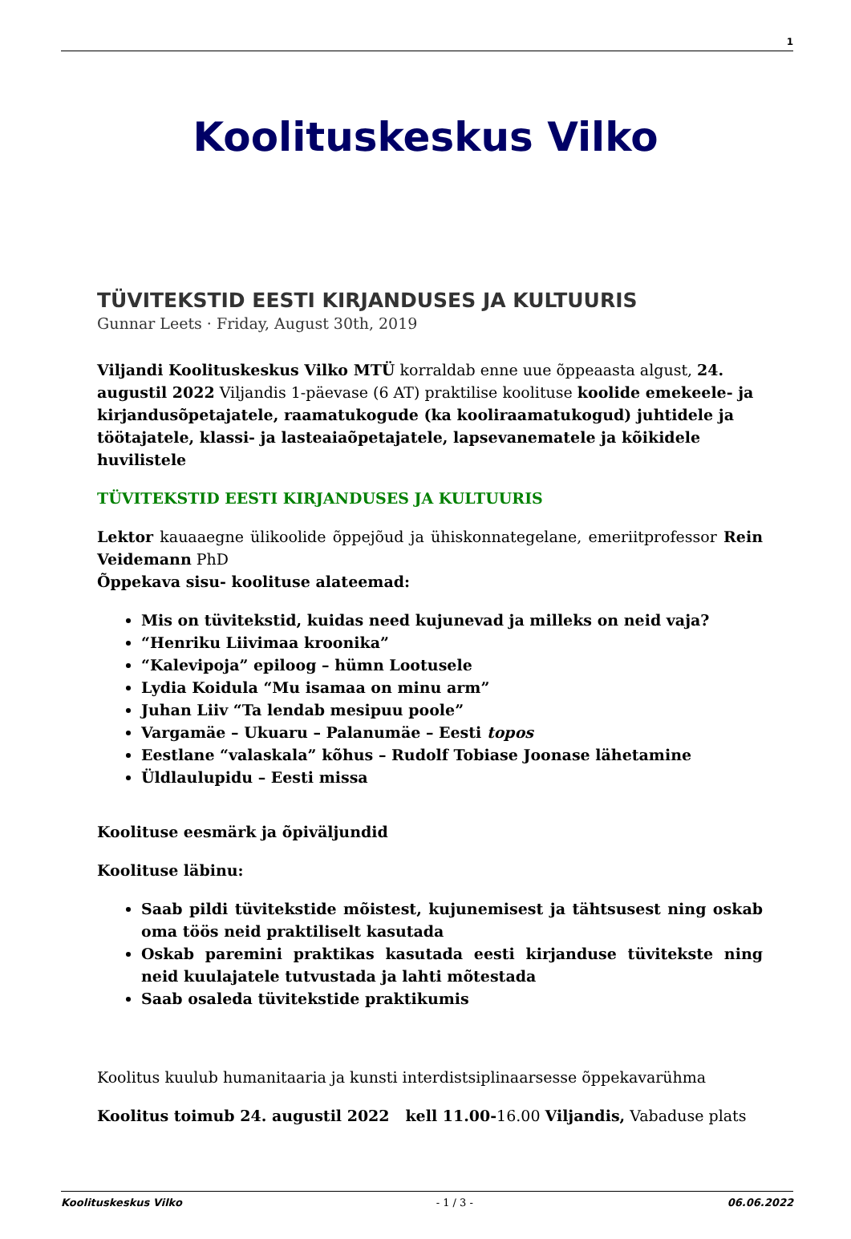1
Koolituskeskus Vilko
TÜVITEKSTID EESTI KIRJANDUSES JA KULTUURIS
Gunnar Leets · Friday, August 30th, 2019
Viljandi Koolituskeskus Vilko MTÜ korraldab enne uue õppeaasta algust, 24. augustil 2022 Viljandis 1-päevase (6 AT) praktilise koolituse koolide emekeele- ja kirjandusõpetajatele, raamatukogude (ka kooliraamatukogud) juhtidele ja töötajatele, klassi- ja lasteaiaõpetajatele, lapsevanematele ja kõikidele huvilistele
TÜVITEKSTID EESTI KIRJANDUSES JA KULTUURIS
Lektor kauaaegne ülikoolide õppejõud ja ühiskonnategelane, emeriitprofessor Rein Veidemann PhD
Õppekava sisu- koolituse alateemad:
Mis on tüvitekstid, kuidas need kujunevad ja milleks on neid vaja?
“Henriku Liivimaa kroonika”
“Kalevipoja” epiloog – hümn Lootusele
Lydia Koidula “Mu isamaa on minu arm”
Juhan Liiv “Ta lendab mesipuu poole”
Vargamäe – Ukuaru – Palanumäe – Eesti topos
Eestlane “valaskala” kõhus – Rudolf Tobiase Joonase lähetamine
Üldlaulupidu – Eesti missa
Koolituse eesmärk ja õpiväljundid
Koolituse läbinu:
Saab pildi tüvitekstide mõistest, kujunemisest ja tähtsusest ning oskab oma töös neid praktiliselt kasutada
Oskab paremini praktikas kasutada eesti kirjanduse tüvitekste ning neid kuulajatele tutvustada ja lahti mõtestada
Saab osaleda tüvitekstide praktikumis
Koolitus kuulub humanitaaria ja kunsti interdistsiplinaarsesse õppekavarühma
Koolitus toimub 24. augustil 2022 kell 11.00-16.00 Viljandis, Vabaduse plats
Koolituskeskus Vilko - 1 / 3 - 06.06.2022